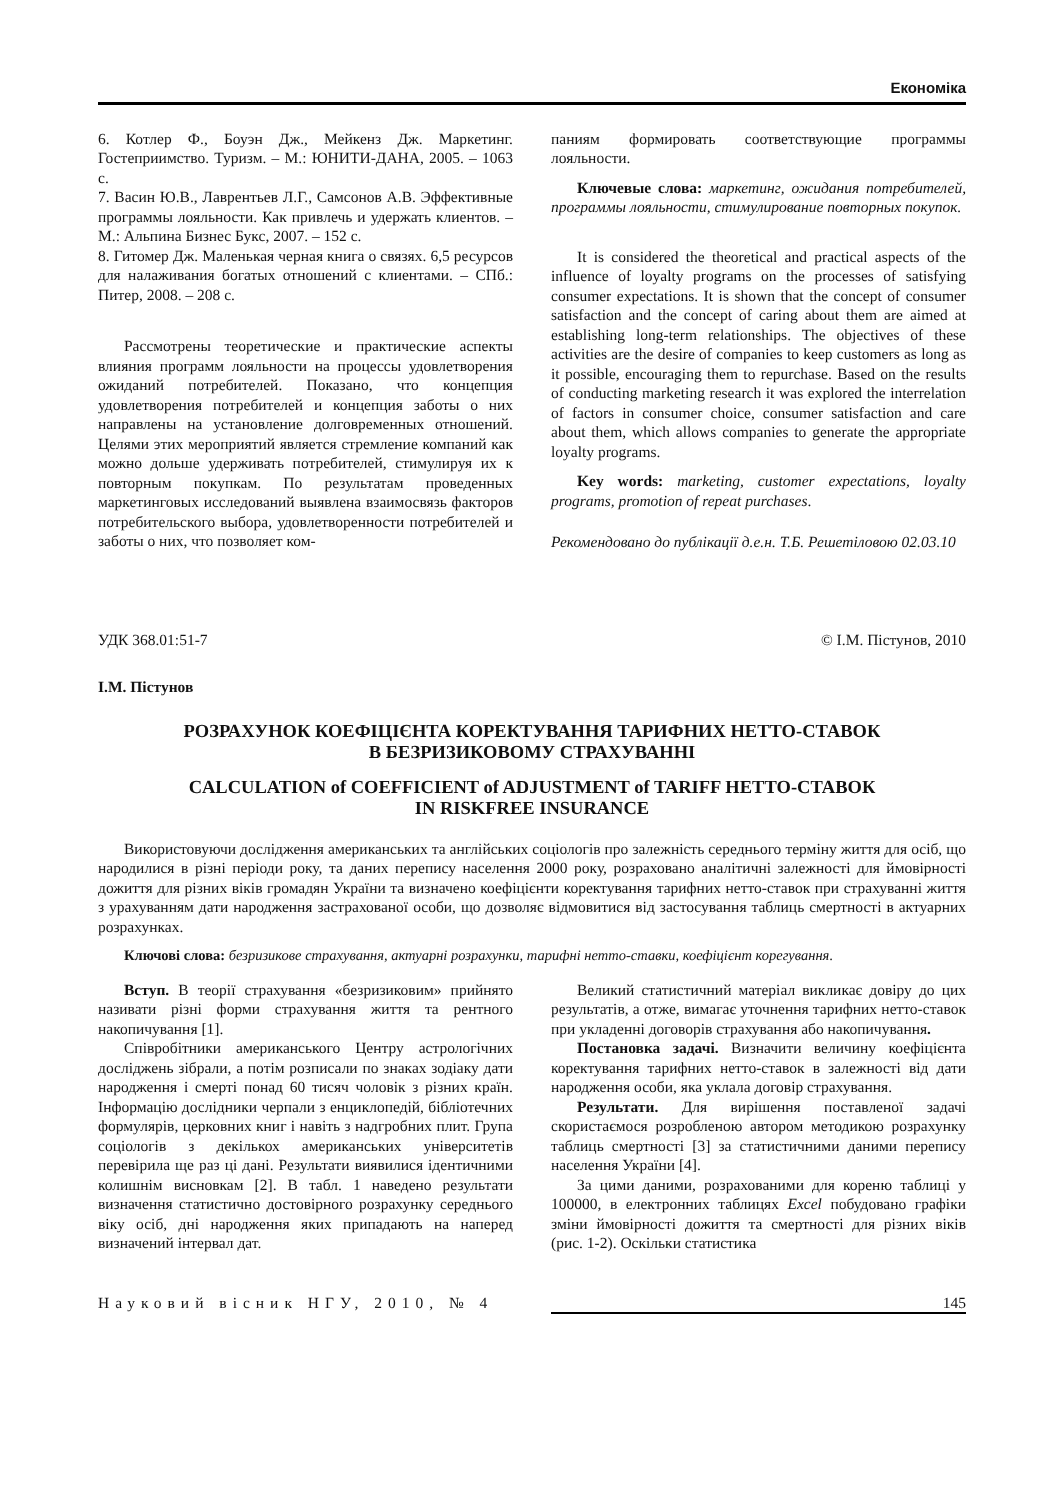Економіка
6. Котлер Ф., Боуэн Дж., Мейкенз Дж. Маркетинг. Гостеприимство. Туризм. – М.: ЮНИТИ-ДАНА, 2005. – 1063 с.
7. Васин Ю.В., Лаврентьев Л.Г., Самсонов А.В. Эффективные программы лояльности. Как привлечь и удержать клиентов. – М.: Альпина Бизнес Букс, 2007. – 152 с.
8. Гитомер Дж. Маленькая черная книга о связях. 6,5 ресурсов для налаживания богатых отношений с клиентами. – СПб.: Питер, 2008. – 208 с.
Рассмотрены теоретические и практические аспекты влияния программ лояльности на процессы удовлетворения ожиданий потребителей. Показано, что концепция удовлетворения потребителей и концепция заботы о них направлены на установление долговременных отношений. Целями этих мероприятий является стремление компаний как можно дольше удерживать потребителей, стимулируя их к повторным покупкам. По результатам проведенных маркетинговых исследований выявлена взаимосвязь факторов потребительского выбора, удовлетворенности потребителей и заботы о них, что позволяет ком-
паниям формировать соответствующие программы лояльности.
Ключевые слова: маркетинг, ожидания потребителей, программы лояльности, стимулирование повторных покупок.
It is considered the theoretical and practical aspects of the influence of loyalty programs on the processes of satisfying consumer expectations. It is shown that the concept of consumer satisfaction and the concept of caring about them are aimed at establishing long-term relationships. The objectives of these activities are the desire of companies to keep customers as long as it possible, encouraging them to repurchase. Based on the results of conducting marketing research it was explored the interrelation of factors in consumer choice, consumer satisfaction and care about them, which allows companies to generate the appropriate loyalty programs.
Key words: marketing, customer expectations, loyalty programs, promotion of repeat purchases.
Рекомендовано до публікації д.е.н. Т.Б. Решетіловою 02.03.10
УДК 368.01:51-7 © І.М. Пістунов, 2010
І.М. Пістунов
РОЗРАХУНОК КОЕФІЦІЄНТА КОРЕКТУВАННЯ ТАРИФНИХ НЕТТО-СТАВОК
В БЕЗРИЗИКОВОМУ СТРАХУВАННІ
CALCULATION of COEFFICIENT of ADJUSTMENT of TARIFF НЕТТО-СТАВОК
IN RISKFREE INSURANCE
Використовуючи дослідження американських та англійських соціологів про залежність середнього терміну життя для осіб, що народилися в різні періоди року, та даних перепису населення 2000 року, розраховано аналітичні залежності для ймовірності дожиття для різних віків громадян України та визначено коефіцієнти коректування тарифних нетто-ставок при страхуванні життя з урахуванням дати народження застрахованої особи, що дозволяє відмовитися від застосування таблиць смертності в актуарних розрахунках.
Ключові слова: безризикове страхування, актуарні розрахунки, тарифні нетто-ставки, коефіцієнт корегування.
Вступ. В теорії страхування «безризиковим» прийнято називати різні форми страхування життя та рентного накопичування [1].
Співробітники американського Центру астрологічних досліджень зібрали, а потім розписали по знаках зодіаку дати народження і смерті понад 60 тисяч чоловік з різних країн. Інформацію дослідники черпали з енциклопедій, бібліотечних формулярів, церковних книг і навіть з надгробних плит. Група соціологів з декількох американських університетів перевірила ще раз ці дані. Результати виявилися ідентичними колишнім висновкам [2]. В табл. 1 наведено результати визначення статистично достовірного розрахунку середнього віку осіб, дні народження яких припадають на наперед визначений інтервал дат.
Великий статистичний матеріал викликає довіру до цих результатів, а отже, вимагає уточнення тарифних нетто-ставок при укладенні договорів страхування або накопичування.
Постановка задачі. Визначити величину коефіцієнта коректування тарифних нетто-ставок в залежності від дати народження особи, яка уклала договір страхування.
Результати. Для вирішення поставленої задачі скористаємося розробленою автором методикою розрахунку таблиць смертності [3] за статистичними даними перепису населення України [4].
За цими даними, розрахованими для кореню таблиці у 100000, в електронних таблицях Excel побудовано графіки зміни ймовірності дожиття та смертності для різних віків (рис. 1-2). Оскільки статистика
Науковий вісник НГУ, 2010, № 4 145